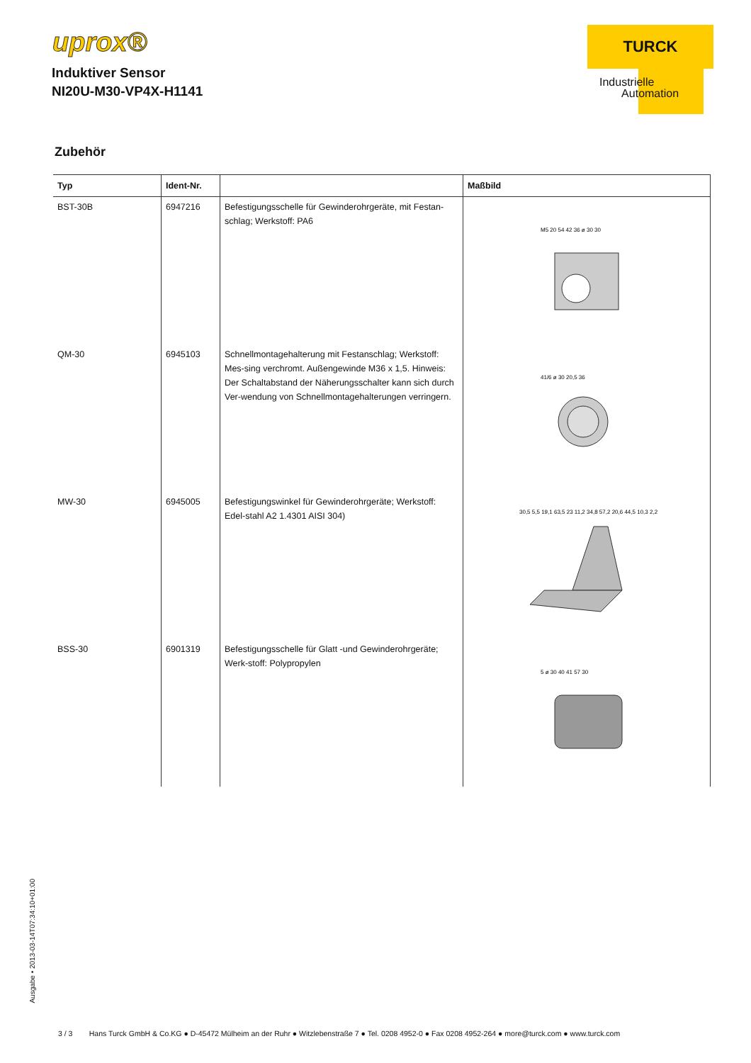uprox®
Induktiver Sensor
NI20U-M30-VP4X-H1141
TURCK
Industrielle
Automation
Zubehör
| Typ | Ident-Nr. | | Maßbild |
| --- | --- | --- | --- |
| BST-30B | 6947216 | Befestigungsschelle für Gewinderohrgeräte, mit Festan-schlag; Werkstoff: PA6 | M5 20 54 42 36 ø 30 30 |
| QM-30 | 6945103 | Schnellmontagehalterung mit Festanschlag; Werkstoff: Mes-sing verchromt. Außengewinde M36 x 1,5. Hinweis: Der Schaltabstand der Näherungsschalter kann sich durch Ver-wendung von Schnellmontagehalterungen verringern. | 41/6 ø 30 20,5 36 |
| MW-30 | 6945005 | Befestigungswinkel für Gewinderohrgeräte; Werkstoff: Edel-stahl A2 1.4301 AISI 304) | 30,5 5,5 19,1 63,5 23 11,2 34,8 57,2 20,6 44,5 10,3 2,2 |
| BSS-30 | 6901319 | Befestigungsschelle für Glatt -und Gewinderohrgeräte; Werk-stoff: Polypropylen | 5 ø 30 40 41 57 30 |
Ausgabe • 2013-03-14T07:34:10+01:00
3 / 3 Hans Turck GmbH & Co.KG ● D-45472 Mülheim an der Ruhr ● Witzlebenstraße 7 ● Tel. 0208 4952-0 ● Fax 0208 4952-264 ● more@turck.com ● www.turck.com